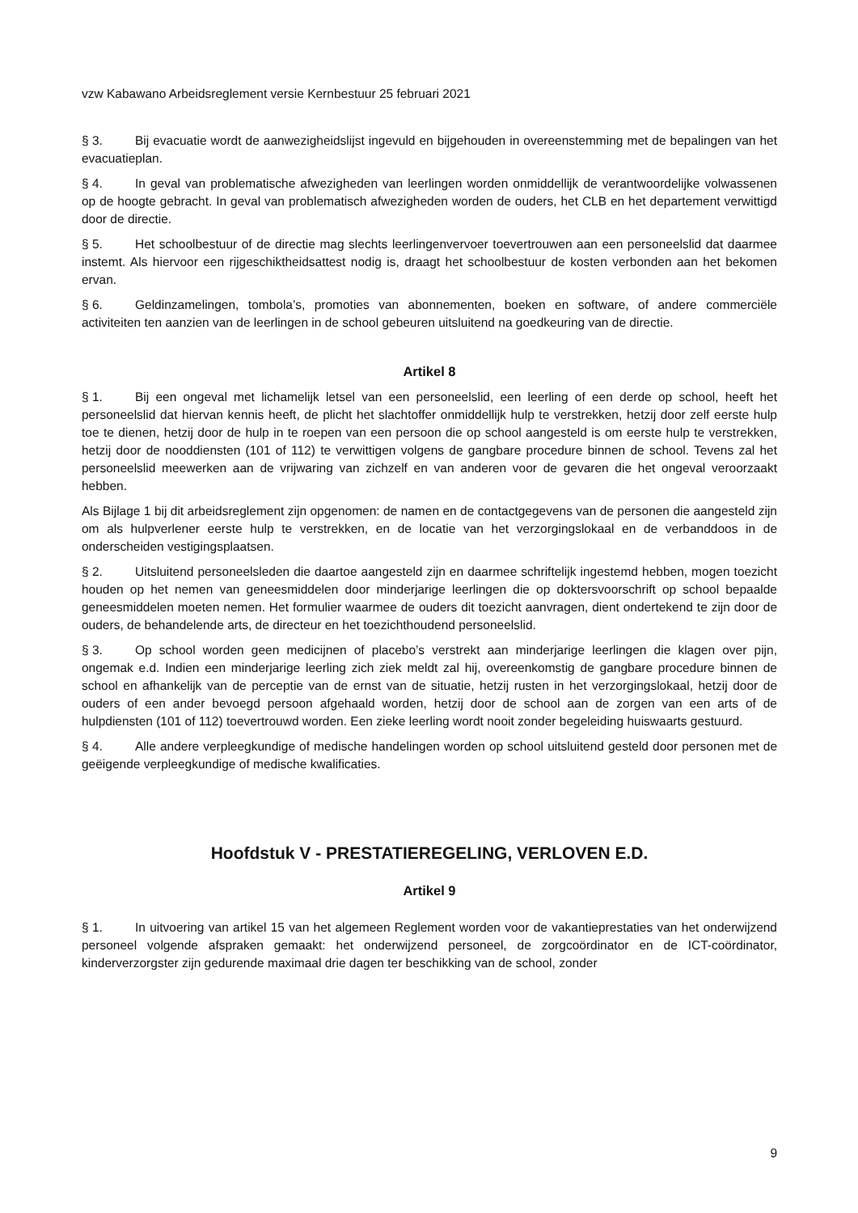vzw Kabawano Arbeidsreglement versie Kernbestuur 25 februari 2021
§ 3. Bij evacuatie wordt de aanwezigheidslijst ingevuld en bijgehouden in overeenstemming met de bepalingen van het evacuatieplan.
§ 4. In geval van problematische afwezigheden van leerlingen worden onmiddellijk de verantwoordelijke volwassenen op de hoogte gebracht. In geval van problematisch afwezigheden worden de ouders, het CLB en het departement verwittigd door de directie.
§ 5. Het schoolbestuur of de directie mag slechts leerlingenvervoer toevertrouwen aan een personeelslid dat daarmee instemt. Als hiervoor een rijgeschiktheidsattest nodig is, draagt het schoolbestuur de kosten verbonden aan het bekomen ervan.
§ 6. Geldinzamelingen, tombola’s, promoties van abonnementen, boeken en software, of andere commerciële activiteiten ten aanzien van de leerlingen in de school gebeuren uitsluitend na goedkeuring van de directie.
Artikel 8
§ 1. Bij een ongeval met lichamelijk letsel van een personeelslid, een leerling of een derde op school, heeft het personeelslid dat hiervan kennis heeft, de plicht het slachtoffer onmiddellijk hulp te verstrekken, hetzij door zelf eerste hulp toe te dienen, hetzij door de hulp in te roepen van een persoon die op school aangesteld is om eerste hulp te verstrekken, hetzij door de nooddiensten (101 of 112) te verwittigen volgens de gangbare procedure binnen de school. Tevens zal het personeelslid meewerken aan de vrijwaring van zichzelf en van anderen voor de gevaren die het ongeval veroorzaakt hebben.
Als Bijlage 1 bij dit arbeidsreglement zijn opgenomen: de namen en de contactgegevens van de personen die aangesteld zijn om als hulpverlener eerste hulp te verstrekken, en de locatie van het verzorgingslokaal en de verbanddoos in de onderscheiden vestigingsplaatsen.
§ 2. Uitsluitend personeelsleden die daartoe aangesteld zijn en daarmee schriftelijk ingestemd hebben, mogen toezicht houden op het nemen van geneesmiddelen door minderjarige leerlingen die op doktersvoorschrift op school bepaalde geneesmiddelen moeten nemen. Het formulier waarmee de ouders dit toezicht aanvragen, dient ondertekend te zijn door de ouders, de behandelende arts, de directeur en het toezichthoudend personeelslid.
§ 3. Op school worden geen medicijnen of placebo’s verstrekt aan minderjarige leerlingen die klagen over pijn, ongemak e.d. Indien een minderjarige leerling zich ziek meldt zal hij, overeenkomstig de gangbare procedure binnen de school en afhankelijk van de perceptie van de ernst van de situatie, hetzij rusten in het verzorgingslokaal, hetzij door de ouders of een ander bevoegd persoon afgehaald worden, hetzij door de school aan de zorgen van een arts of de hulpdiensten (101 of 112) toevertrouwd worden. Een zieke leerling wordt nooit zonder begeleiding huiswaarts gestuurd.
§ 4. Alle andere verpleegkundige of medische handelingen worden op school uitsluitend gesteld door personen met de geëigende verpleegkundige of medische kwalificaties.
Hoofdstuk V - PRESTATIEREGELING, VERLOVEN E.D.
Artikel 9
§ 1. In uitvoering van artikel 15 van het algemeen Reglement worden voor de vakantieprestaties van het onderwijzend personeel volgende afspraken gemaakt: het onderwijzend personeel, de zorgcoördinator en de ICT-coördinator, kinderverzorgster zijn gedurende maximaal drie dagen ter beschikking van de school, zonder
9